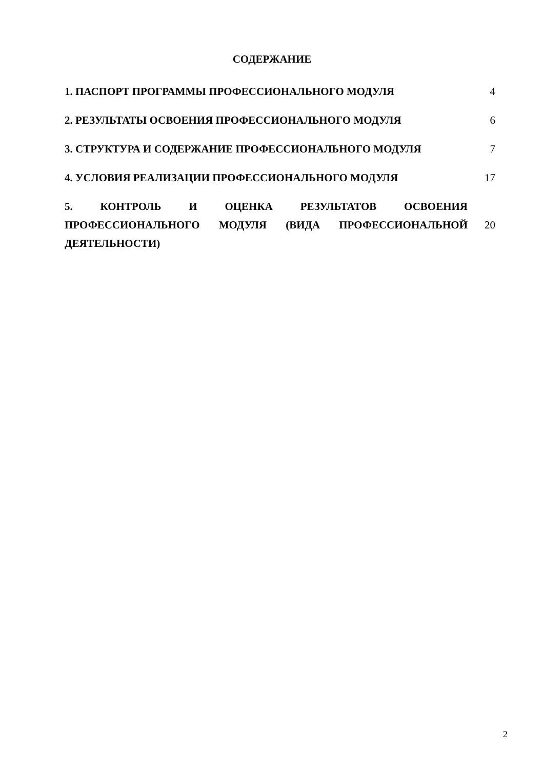СОДЕРЖАНИЕ
| 1. ПАСПОРТ ПРОГРАММЫ ПРОФЕССИОНАЛЬНОГО МОДУЛЯ | 4 |
| 2. РЕЗУЛЬТАТЫ ОСВОЕНИЯ ПРОФЕССИОНАЛЬНОГО МОДУЛЯ | 6 |
| 3. СТРУКТУРА И СОДЕРЖАНИЕ ПРОФЕССИОНАЛЬНОГО МОДУЛЯ | 7 |
| 4. УСЛОВИЯ РЕАЛИЗАЦИИ ПРОФЕССИОНАЛЬНОГО МОДУЛЯ | 17 |
| 5. КОНТРОЛЬ И ОЦЕНКА РЕЗУЛЬТАТОВ ОСВОЕНИЯ ПРОФЕССИОНАЛЬНОГО МОДУЛЯ (ВИДА ПРОФЕССИОНАЛЬНОЙ ДЕЯТЕЛЬНОСТИ) | 20 |
2